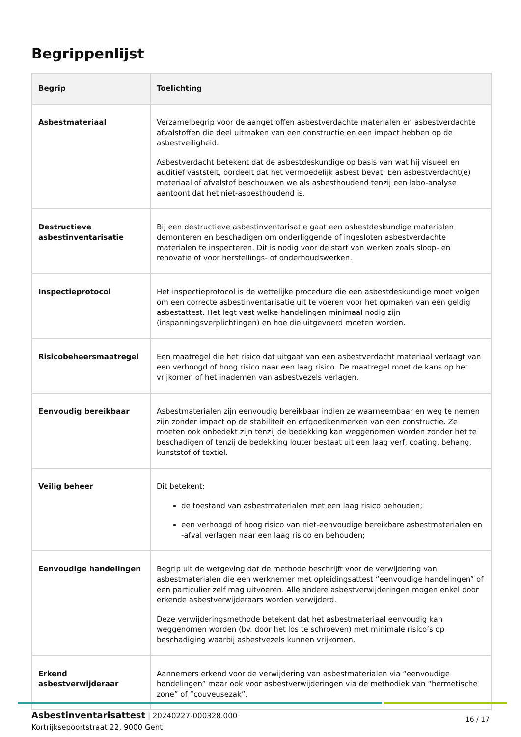Begrippenlijst
| Begrip | Toelichting |
| --- | --- |
| Asbestmateriaal | Verzamelbegrip voor de aangetroffen asbestverdachte materialen en asbestverdachte afvalstoffen die deel uitmaken van een constructie en een impact hebben op de asbestveiligheid. Asbestverdacht betekent dat de asbestdeskundige op basis van wat hij visueel en auditief vaststelt, oordeelt dat het vermoedelijk asbest bevat. Een asbestverdacht(e) materiaal of afvalstof beschouwen we als asbesthoudend tenzij een labo-analyse aantoont dat het niet-asbesthoudend is. |
| Destructieve asbestinventarisatie | Bij een destructieve asbestinventarisatie gaat een asbestdeskundige materialen demonteren en beschadigen om onderliggende of ingesloten asbestverdachte materialen te inspecteren. Dit is nodig voor de start van werken zoals sloop- en renovatie of voor herstellings- of onderhoudswerken. |
| Inspectieprotocol | Het inspectieprotocol is de wettelijke procedure die een asbestdeskundige moet volgen om een correcte asbestinventarisatie uit te voeren voor het opmaken van een geldig asbestattest. Het legt vast welke handelingen minimaal nodig zijn (inspanningsverplichtingen) en hoe die uitgevoerd moeten worden. |
| Risicobeheersmaatregel | Een maatregel die het risico dat uitgaat van een asbestverdacht materiaal verlaagt van een verhoogd of hoog risico naar een laag risico. De maatregel moet de kans op het vrijkomen of het inademen van asbestvezels verlagen. |
| Eenvoudig bereikbaar | Asbestmaterialen zijn eenvoudig bereikbaar indien ze waarneembaar en weg te nemen zijn zonder impact op de stabiliteit en erfgoedkenmerken van een constructie. Ze moeten ook onbedekt zijn tenzij de bedekking kan weggenomen worden zonder het te beschadigen of tenzij de bedekking louter bestaat uit een laag verf, coating, behang, kunststof of textiel. |
| Veilig beheer | Dit betekent: de toestand van asbestmaterialen met een laag risico behouden; een verhoogd of hoog risico van niet-eenvoudige bereikbare asbestmaterialen en -afval verlagen naar een laag risico en behouden; |
| Eenvoudige handelingen | Begrip uit de wetgeving dat de methode beschrijft voor de verwijdering van asbestmaterialen die een werknemer met opleidingsattest “eenvoudige handelingen” of een particulier zelf mag uitvoeren. Alle andere asbestverwijderingen mogen enkel door erkende asbestverwijderaars worden verwijderd. Deze verwijderingsmethode betekent dat het asbestmateriaal eenvoudig kan weggenomen worden (bv. door het los te schroeven) met minimale risico’s op beschadiging waarbij asbestvezels kunnen vrijkomen. |
| Erkend asbestverwijderaar | Aannemers erkend voor de verwijdering van asbestmaterialen via “eenvoudige handelingen” maar ook voor asbestverwijderingen via de methodiek van “hermetische zone” of “couveusezak”. |
Asbestinventarisattest | 20240227-000328.000
Kortrijksepoortstraat 22, 9000 Gent
16 / 17